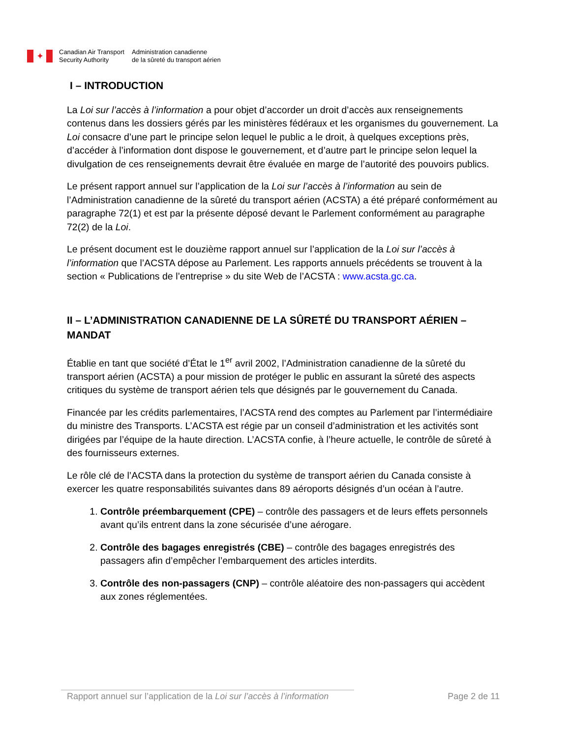✦
Canadian Air Transport
Security Authority
Administration canadienne
de la sûreté du transport aérien
I – INTRODUCTION
La Loi sur l’accès à l’information a pour objet d’accorder un droit d’accès aux renseignements contenus dans les dossiers gérés par les ministères fédéraux et les organismes du gouvernement. La Loi consacre d’une part le principe selon lequel le public a le droit, à quelques exceptions près, d’accéder à l’information dont dispose le gouvernement, et d’autre part le principe selon lequel la divulgation de ces renseignements devrait être évaluée en marge de l’autorité des pouvoirs publics.
Le présent rapport annuel sur l’application de la Loi sur l’accès à l’information au sein de l’Administration canadienne de la sûreté du transport aérien (ACSTA) a été préparé conformément au paragraphe 72(1) et est par la présente déposé devant le Parlement conformément au paragraphe 72(2) de la Loi.
Le présent document est le douzième rapport annuel sur l’application de la Loi sur l’accès à l’information que l’ACSTA dépose au Parlement. Les rapports annuels précédents se trouvent à la section « Publications de l’entreprise » du site Web de l’ACSTA : www.acsta.gc.ca.
II – L’ADMINISTRATION CANADIENNE DE LA SÛRETÉ DU TRANSPORT AÉRIEN – MANDAT
Établie en tant que société d’État le 1<sup>er</sup> avril 2002, l’Administration canadienne de la sûreté du transport aérien (ACSTA) a pour mission de protéger le public en assurant la sûreté des aspects critiques du système de transport aérien tels que désignés par le gouvernement du Canada.
Financée par les crédits parlementaires, l’ACSTA rend des comptes au Parlement par l’intermédiaire du ministre des Transports. L’ACSTA est régie par un conseil d’administration et les activités sont dirigées par l’équipe de la haute direction. L’ACSTA confie, à l’heure actuelle, le contrôle de sûreté à des fournisseurs externes.
Le rôle clé de l’ACSTA dans la protection du système de transport aérien du Canada consiste à exercer les quatre responsabilités suivantes dans 89 aéroports désignés d’un océan à l’autre.
1. Contrôle préembarquement (CPE) – contrôle des passagers et de leurs effets personnels avant qu’ils entrent dans la zone sécurisée d’une aérogare.
2. Contrôle des bagages enregistrés (CBE) – contrôle des bagages enregistrés des passagers afin d’empêcher l’embarquement des articles interdits.
3. Contrôle des non-passagers (CNP) – contrôle aléatoire des non-passagers qui accèdent aux zones réglementées.
Rapport annuel sur l’application de la Loi sur l’accès à l’information Page 2 de 11